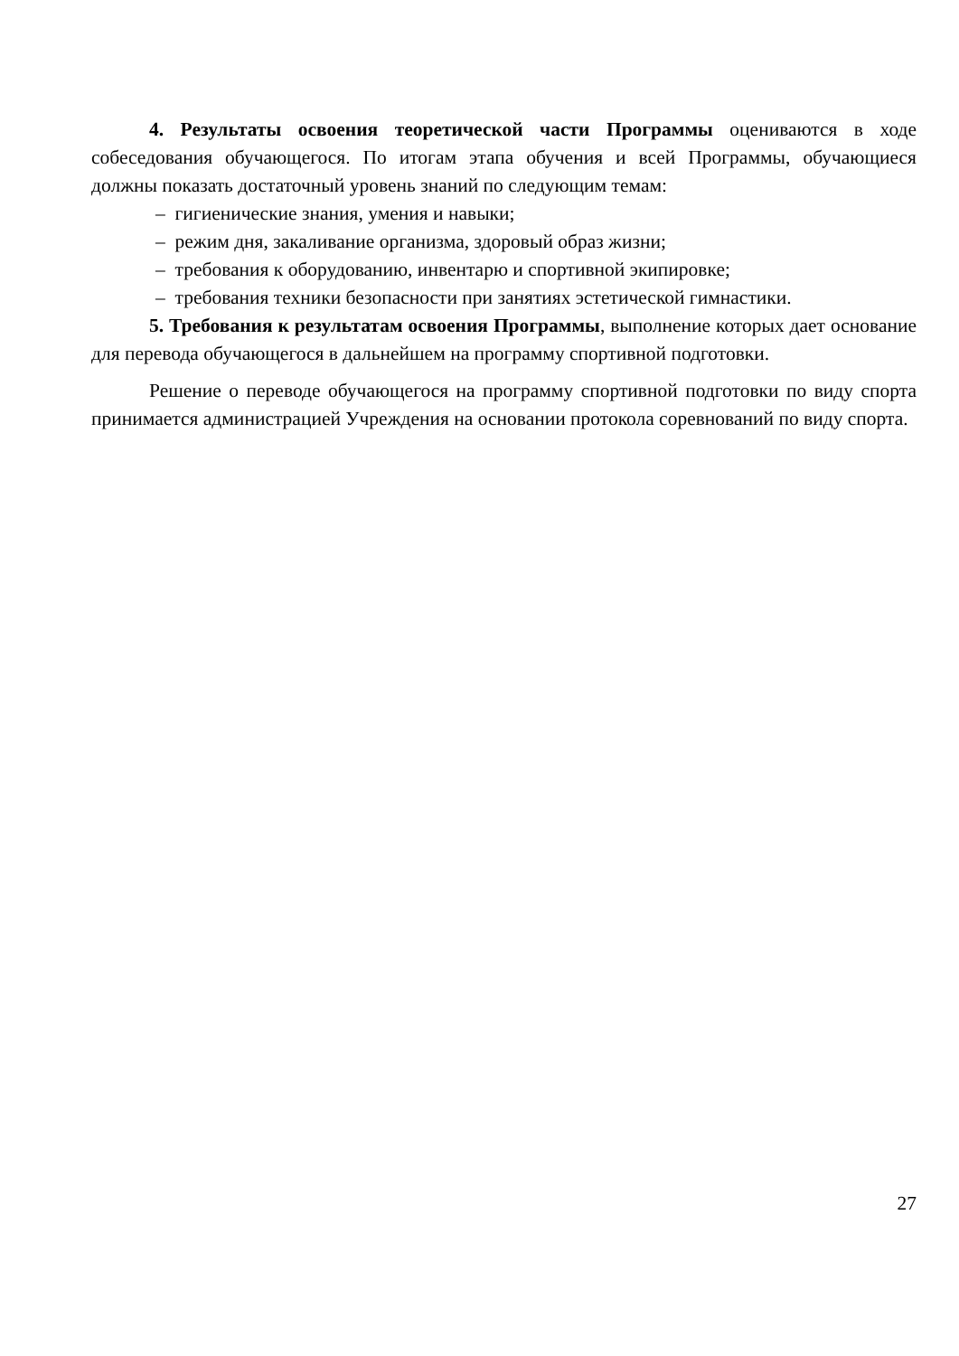4. Результаты освоения теоретической части Программы оцениваются в ходе собеседования обучающегося. По итогам этапа обучения и всей Программы, обучающиеся должны показать достаточный уровень знаний по следующим темам:
– гигиенические знания, умения и навыки;
– режим дня, закаливание организма, здоровый образ жизни;
– требования к оборудованию, инвентарю и спортивной экипировке;
– требования техники безопасности при занятиях эстетической гимнастики.
5. Требования к результатам освоения Программы, выполнение которых дает основание для перевода обучающегося в дальнейшем на программу спортивной подготовки.
Решение о переводе обучающегося на программу спортивной подготовки по виду спорта принимается администрацией Учреждения на основании протокола соревнований по виду спорта.
27